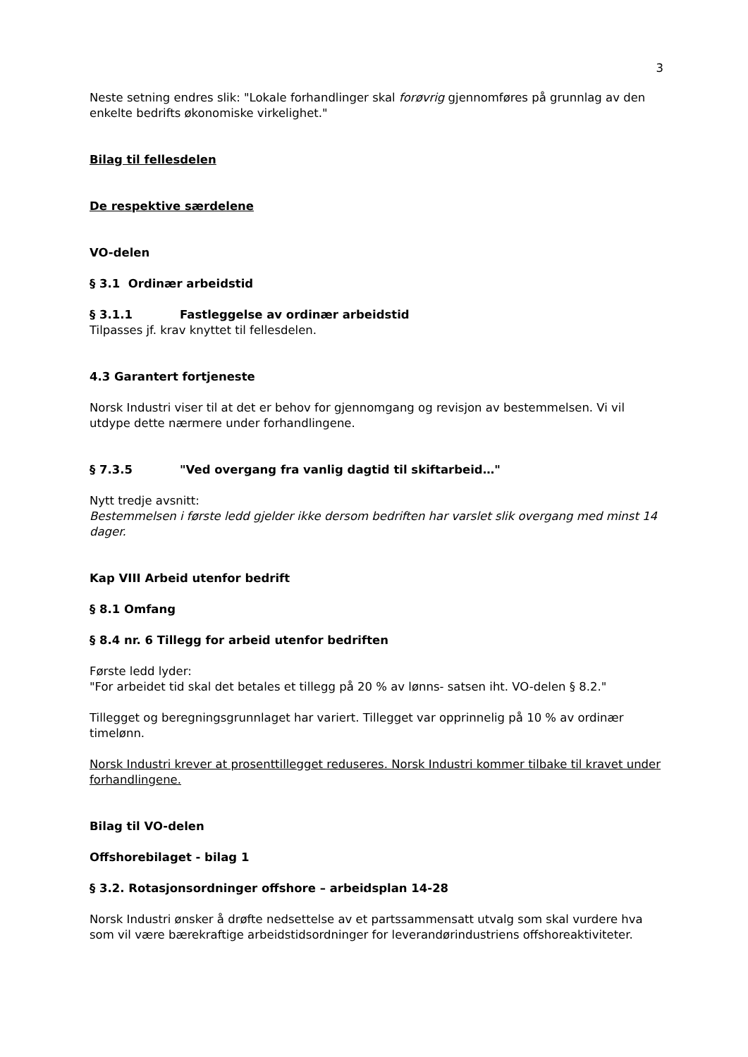3
Neste setning endres slik: "Lokale forhandlinger skal forøvrig gjennomføres på grunnlag av den enkelte bedrifts økonomiske virkelighet."
Bilag til fellesdelen
De respektive særdelene
VO-delen
§ 3.1 Ordinær arbeidstid
§ 3.1.1 Fastleggelse av ordinær arbeidstid
Tilpasses jf. krav knyttet til fellesdelen.
4.3 Garantert fortjeneste
Norsk Industri viser til at det er behov for gjennomgang og revisjon av bestemmelsen. Vi vil utdype dette nærmere under forhandlingene.
§ 7.3.5 "Ved overgang fra vanlig dagtid til skiftarbeid…"
Nytt tredje avsnitt:
Bestemmelsen i første ledd gjelder ikke dersom bedriften har varslet slik overgang med minst 14 dager.
Kap VIII Arbeid utenfor bedrift
§ 8.1 Omfang
§ 8.4 nr. 6 Tillegg for arbeid utenfor bedriften
Første ledd lyder:
"For arbeidet tid skal det betales et tillegg på 20 % av lønns- satsen iht. VO-delen § 8.2."
Tillegget og beregningsgrunnlaget har variert. Tillegget var opprinnelig på 10 % av ordinær timelønn.
Norsk Industri krever at prosenttillegget reduseres. Norsk Industri kommer tilbake til kravet under forhandlingene.
Bilag til VO-delen
Offshorebilaget - bilag 1
§ 3.2. Rotasjonsordninger offshore – arbeidsplan 14-28
Norsk Industri ønsker å drøfte nedsettelse av et partssammensatt utvalg som skal vurdere hva som vil være bærekraftige arbeidstidsordninger for leverandørindustriens offshoreaktiviteter.